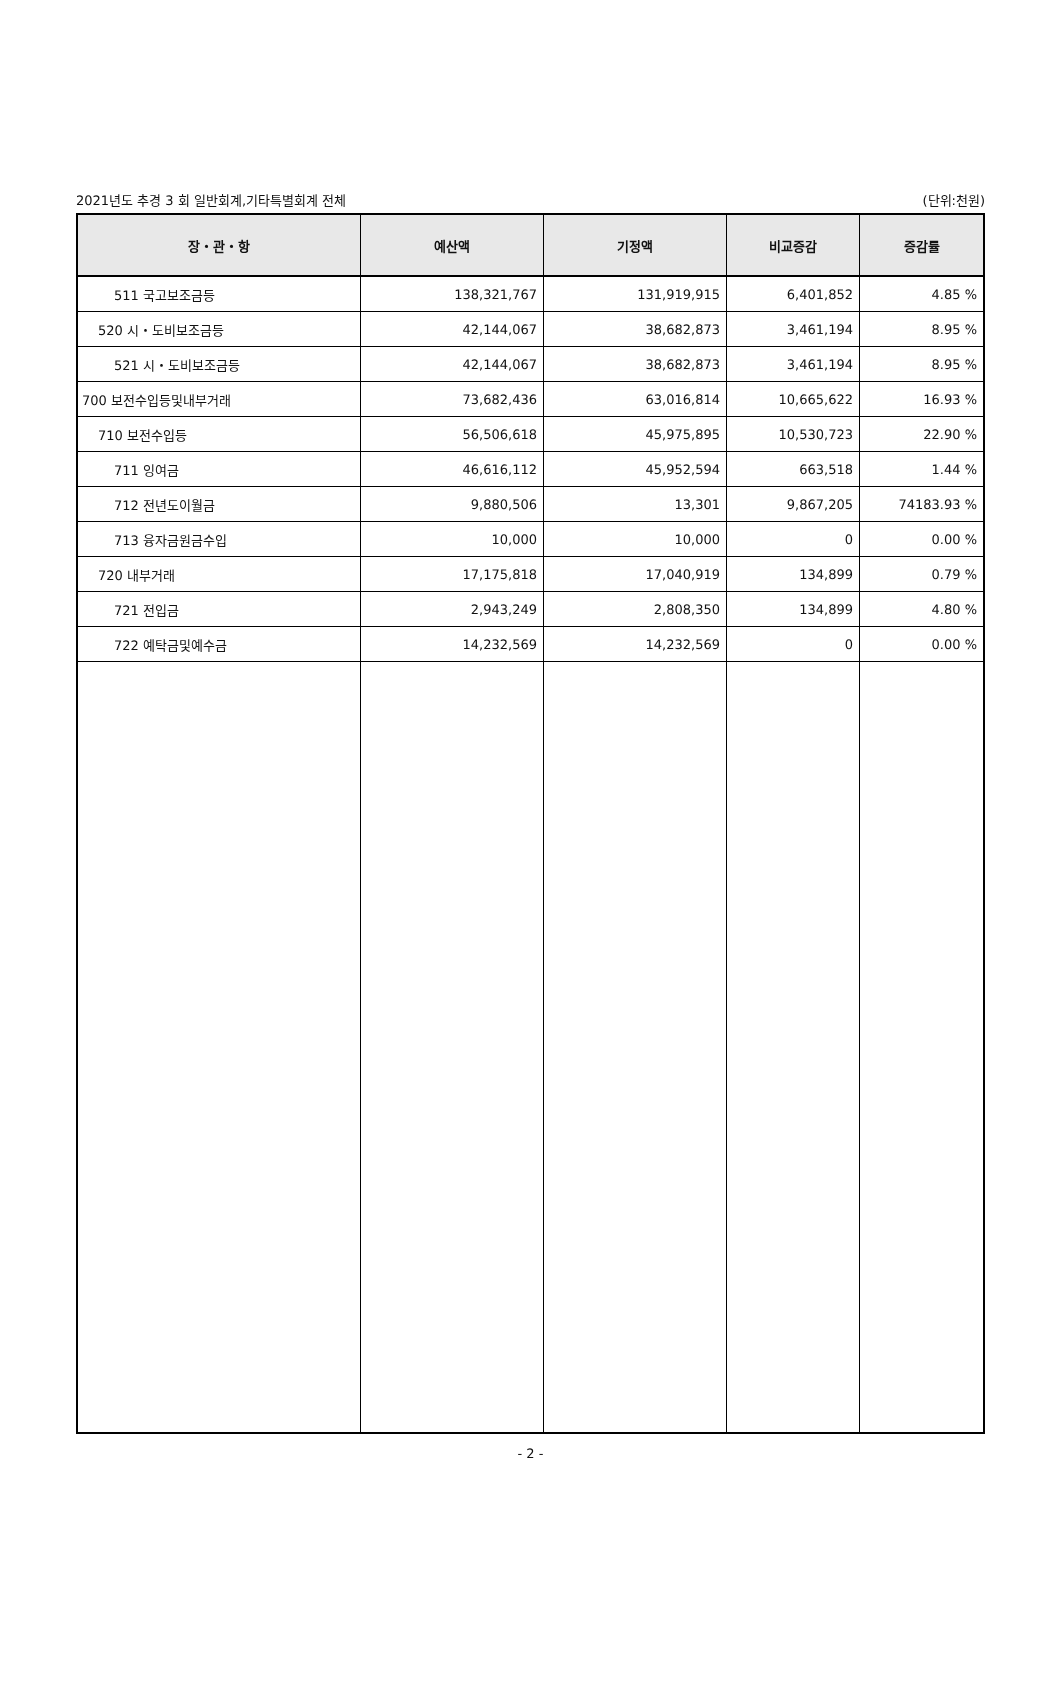2021년도 추경 3 회 일반회계,기타특별회계 전체 (단위:천원)
| 장・관・항 | 예산액 | 기정액 | 비교증감 | 증감률 |
| --- | --- | --- | --- | --- |
| 511 국고보조금등 | 138,321,767 | 131,919,915 | 6,401,852 | 4.85 % |
| 520 시・도비보조금등 | 42,144,067 | 38,682,873 | 3,461,194 | 8.95 % |
| 521 시・도비보조금등 | 42,144,067 | 38,682,873 | 3,461,194 | 8.95 % |
| 700 보전수입등및내부거래 | 73,682,436 | 63,016,814 | 10,665,622 | 16.93 % |
| 710 보전수입등 | 56,506,618 | 45,975,895 | 10,530,723 | 22.90 % |
| 711 잉여금 | 46,616,112 | 45,952,594 | 663,518 | 1.44 % |
| 712 전년도이월금 | 9,880,506 | 13,301 | 9,867,205 | 74183.93 % |
| 713 융자금원금수입 | 10,000 | 10,000 | 0 | 0.00 % |
| 720 내부거래 | 17,175,818 | 17,040,919 | 134,899 | 0.79 % |
| 721 전입금 | 2,943,249 | 2,808,350 | 134,899 | 4.80 % |
| 722 예탁금및예수금 | 14,232,569 | 14,232,569 | 0 | 0.00 % |
- 2 -